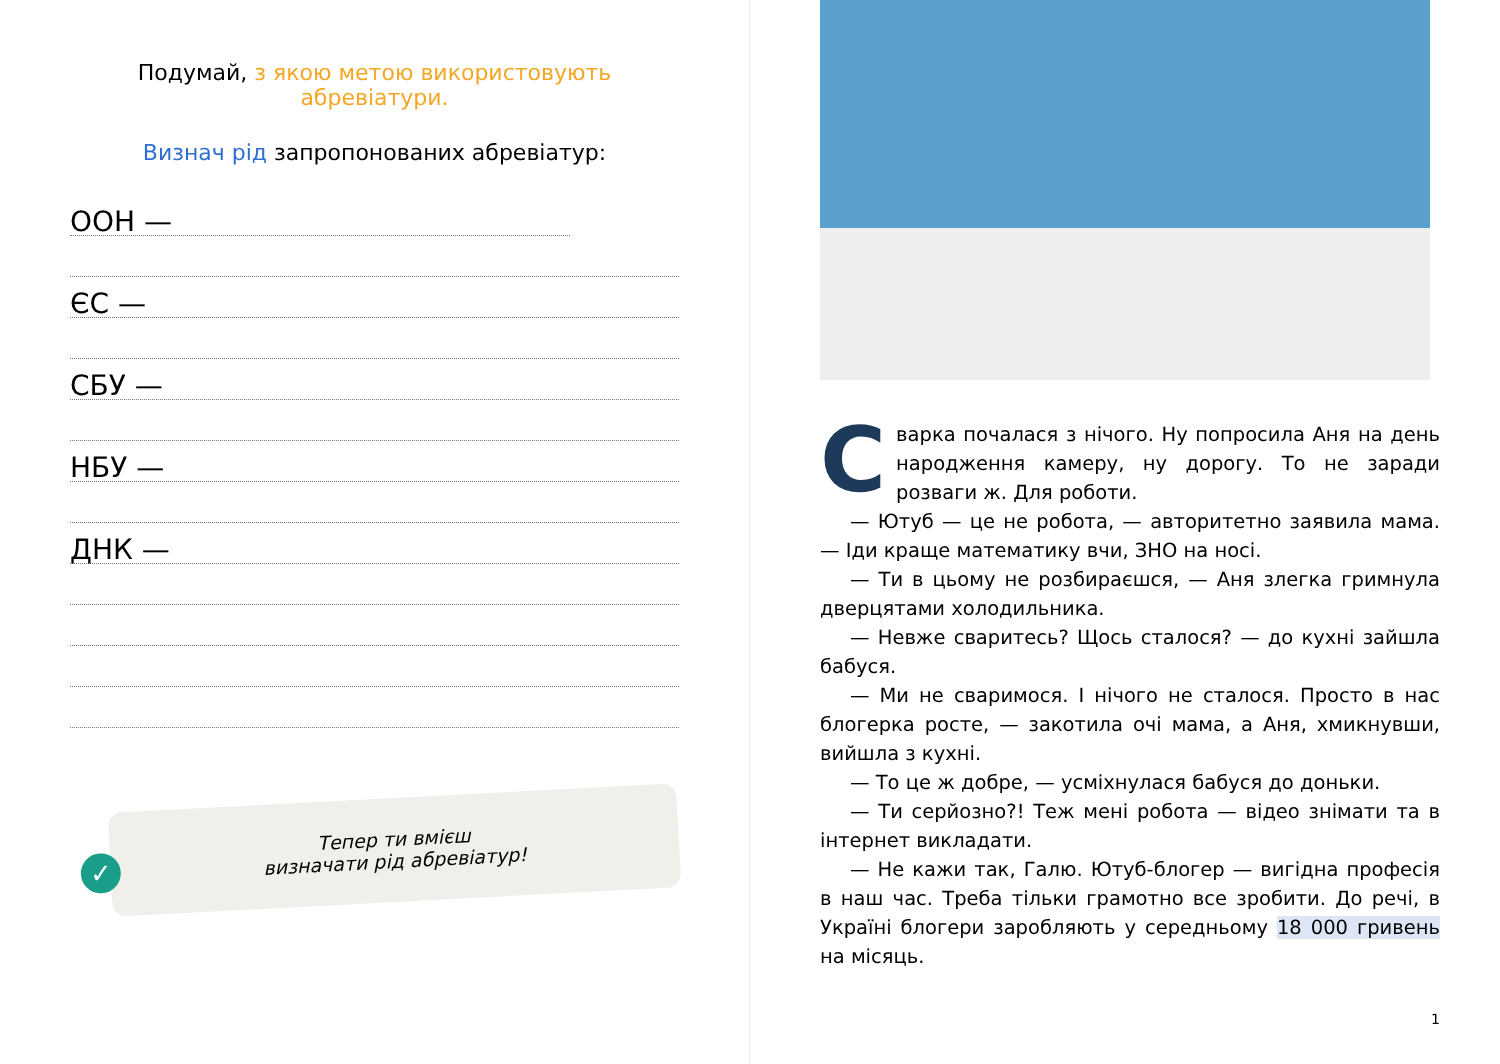Подумай, з якою метою використовують абревіатури.
Визнач рід запропонованих абревіатур:
ООН —
ЄС —
СБУ —
НБУ —
ДНК —
✓ Тепер ти вмієш
визначати рід абревіатур!
Сварка почалася з нічого. Ну попросила Аня на день народження камеру, ну дорогу. То не заради розваги ж. Для роботи.
— Ютуб — це не робота, — авторитетно заявила мама. — Іди краще математику вчи, ЗНО на носі.
— Ти в цьому не розбираєшся, — Аня злегка гримнула дверцятами холодильника.
— Невже сваритесь? Щось сталося? — до кухні зайшла бабуся.
— Ми не сваримося. І нічого не сталося. Просто в нас блогерка росте, — закотила очі мама, а Аня, хмикнувши, вийшла з кухні.
— То це ж добре, — усміхнулася бабуся до доньки.
— Ти серйозно?! Теж мені робота — відео знімати та в інтернет викладати.
— Не кажи так, Галю. Ютуб-блогер — вигідна професія в наш час. Треба тільки грамотно все зробити. До речі, в Україні блогери заробляють у середньому 18 000 гривень на місяць.
1